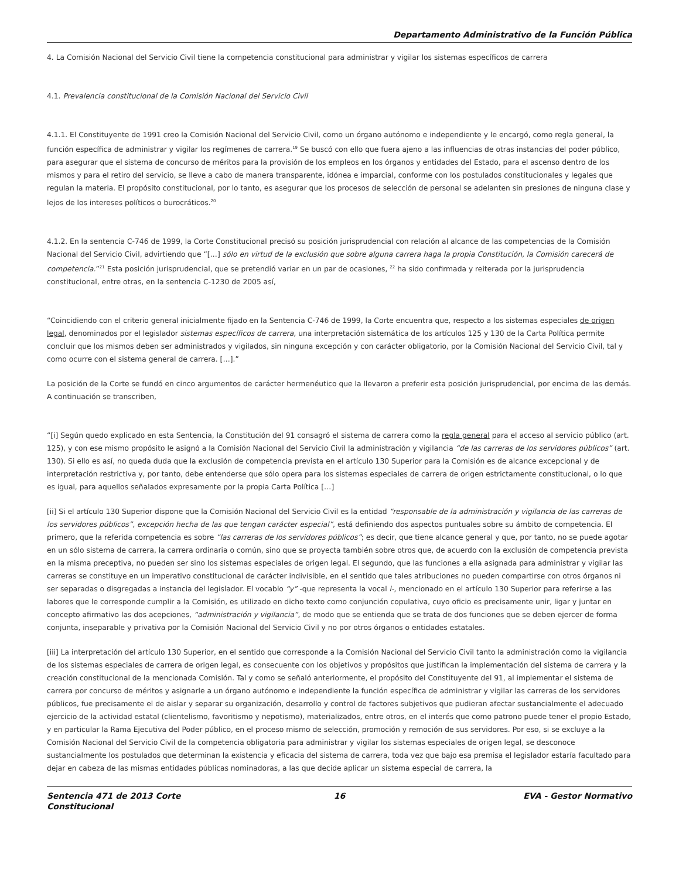Departamento Administrativo de la Función Pública
4. La Comisión Nacional del Servicio Civil tiene la competencia constitucional para administrar y vigilar los sistemas específicos de carrera
4.1. Prevalencia constitucional de la Comisión Nacional del Servicio Civil
4.1.1. El Constituyente de 1991 creo la Comisión Nacional del Servicio Civil, como un órgano autónomo e independiente y le encargó, como regla general, la función específica de administrar y vigilar los regímenes de carrera.<sup>19</sup> Se buscó con ello que fuera ajeno a las influencias de otras instancias del poder público, para asegurar que el sistema de concurso de méritos para la provisión de los empleos en los órganos y entidades del Estado, para el ascenso dentro de los mismos y para el retiro del servicio, se lleve a cabo de manera transparente, idónea e imparcial, conforme con los postulados constitucionales y legales que regulan la materia. El propósito constitucional, por lo tanto, es asegurar que los procesos de selección de personal se adelanten sin presiones de ninguna clase y lejos de los intereses políticos o burocráticos.<sup>20</sup>
4.1.2. En la sentencia C-746 de 1999, la Corte Constitucional precisó su posición jurisprudencial con relación al alcance de las competencias de la Comisión Nacional del Servicio Civil, advirtiendo que “[…] sólo en virtud de la exclusión que sobre alguna carrera haga la propia Constitución, la Comisión carecerá de competencia.”<sup>21</sup> Esta posición jurisprudencial, que se pretendió variar en un par de ocasiones, <sup>22</sup> ha sido confirmada y reiterada por la jurisprudencia constitucional, entre otras, en la sentencia C-1230 de 2005 así,
“Coincidiendo con el criterio general inicialmente fijado en la Sentencia C-746 de 1999, la Corte encuentra que, respecto a los sistemas especiales de origen legal, denominados por el legislador sistemas específicos de carrera, una interpretación sistemática de los artículos 125 y 130 de la Carta Política permite concluir que los mismos deben ser administrados y vigilados, sin ninguna excepción y con carácter obligatorio, por la Comisión Nacional del Servicio Civil, tal y como ocurre con el sistema general de carrera. […].”
La posición de la Corte se fundó en cinco argumentos de carácter hermenéutico que la llevaron a preferir esta posición jurisprudencial, por encima de las demás. A continuación se transcriben,
“[i] Según quedo explicado en esta Sentencia, la Constitución del 91 consagró el sistema de carrera como la regla general para el acceso al servicio público (art. 125), y con ese mismo propósito le asignó a la Comisión Nacional del Servicio Civil la administración y vigilancia “de las carreras de los servidores públicos” (art. 130). Si ello es así, no queda duda que la exclusión de competencia prevista en el artículo 130 Superior para la Comisión es de alcance excepcional y de interpretación restrictiva y, por tanto, debe entenderse que sólo opera para los sistemas especiales de carrera de origen estrictamente constitucional, o lo que es igual, para aquellos señalados expresamente por la propia Carta Política […]
[ii] Si el artículo 130 Superior dispone que la Comisión Nacional del Servicio Civil es la entidad “responsable de la administración y vigilancia de las carreras de los servidores públicos”, excepción hecha de las que tengan carácter especial”, está definiendo dos aspectos puntuales sobre su ámbito de competencia. El primero, que la referida competencia es sobre “las carreras de los servidores públicos”; es decir, que tiene alcance general y que, por tanto, no se puede agotar en un sólo sistema de carrera, la carrera ordinaria o común, sino que se proyecta también sobre otros que, de acuerdo con la exclusión de competencia prevista en la misma preceptiva, no pueden ser sino los sistemas especiales de origen legal. El segundo, que las funciones a ella asignada para administrar y vigilar las carreras se constituye en un imperativo constitucional de carácter indivisible, en el sentido que tales atribuciones no pueden compartirse con otros órganos ni ser separadas o disgregadas a instancia del legislador. El vocablo “y” -que representa la vocal i-, mencionado en el artículo 130 Superior para referirse a las labores que le corresponde cumplir a la Comisión, es utilizado en dicho texto como conjunción copulativa, cuyo oficio es precisamente unir, ligar y juntar en concepto afirmativo las dos acepciones, “administración y vigilancia”, de modo que se entienda que se trata de dos funciones que se deben ejercer de forma conjunta, inseparable y privativa por la Comisión Nacional del Servicio Civil y no por otros órganos o entidades estatales.
[iii] La interpretación del artículo 130 Superior, en el sentido que corresponde a la Comisión Nacional del Servicio Civil tanto la administración como la vigilancia de los sistemas especiales de carrera de origen legal, es consecuente con los objetivos y propósitos que justifican la implementación del sistema de carrera y la creación constitucional de la mencionada Comisión. Tal y como se señaló anteriormente, el propósito del Constituyente del 91, al implementar el sistema de carrera por concurso de méritos y asignarle a un órgano autónomo e independiente la función específica de administrar y vigilar las carreras de los servidores públicos, fue precisamente el de aislar y separar su organización, desarrollo y control de factores subjetivos que pudieran afectar sustancialmente el adecuado ejercicio de la actividad estatal (clientelismo, favoritismo y nepotismo), materializados, entre otros, en el interés que como patrono puede tener el propio Estado, y en particular la Rama Ejecutiva del Poder público, en el proceso mismo de selección, promoción y remoción de sus servidores. Por eso, si se excluye a la Comisión Nacional del Servicio Civil de la competencia obligatoria para administrar y vigilar los sistemas especiales de origen legal, se desconoce sustancialmente los postulados que determinan la existencia y eficacia del sistema de carrera, toda vez que bajo esa premisa el legislador estaría facultado para dejar en cabeza de las mismas entidades públicas nominadoras, a las que decide aplicar un sistema especial de carrera, la
Sentencia 471 de 2013 Corte Constitucional
16 EVA - Gestor Normativo